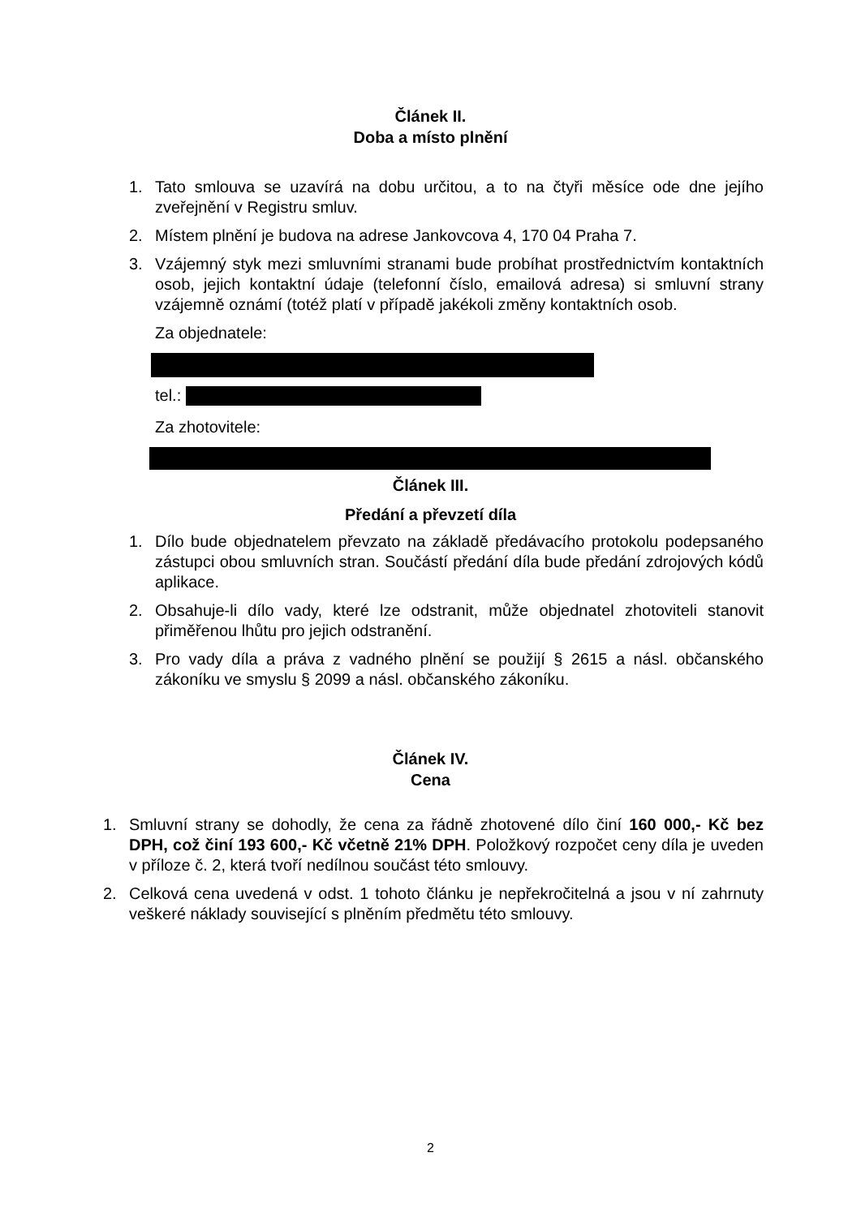Článek II.
Doba a místo plnění
1. Tato smlouva se uzavírá na dobu určitou, a to na čtyři měsíce ode dne jejího zveřejnění v Registru smluv.
2. Místem plnění je budova na adrese Jankovcova 4, 170 04 Praha 7.
3. Vzájemný styk mezi smluvními stranami bude probíhat prostřednictvím kontaktních osob, jejich kontaktní údaje (telefonní číslo, emailová adresa) si smluvní strany vzájemně oznámí (totéž platí v případě jakékoli změny kontaktních osob.
Za objednatele:
tel.:
Za zhotovitele:
Článek III.
Předání a převzetí díla
1. Dílo bude objednatelem převzato na základě předávacího protokolu podepsaného zástupci obou smluvních stran. Součástí předání díla bude předání zdrojových kódů aplikace.
2. Obsahuje-li dílo vady, které lze odstranit, může objednatel zhotoviteli stanovit přiměřenou lhůtu pro jejich odstranění.
3. Pro vady díla a práva z vadného plnění se použijí § 2615 a násl. občanského zákoníku ve smyslu § 2099 a násl. občanského zákoníku.
Článek IV.
Cena
1. Smluvní strany se dohodly, že cena za řádně zhotovené dílo činí 160 000,- Kč bez DPH, což činí 193 600,- Kč včetně 21% DPH. Položkový rozpočet ceny díla je uveden v příloze č. 2, která tvoří nedílnou součást této smlouvy.
2. Celková cena uvedená v odst. 1 tohoto článku je nepřekročitelná a jsou v ní zahrnuty veškeré náklady související s plněním předmětu této smlouvy.
2